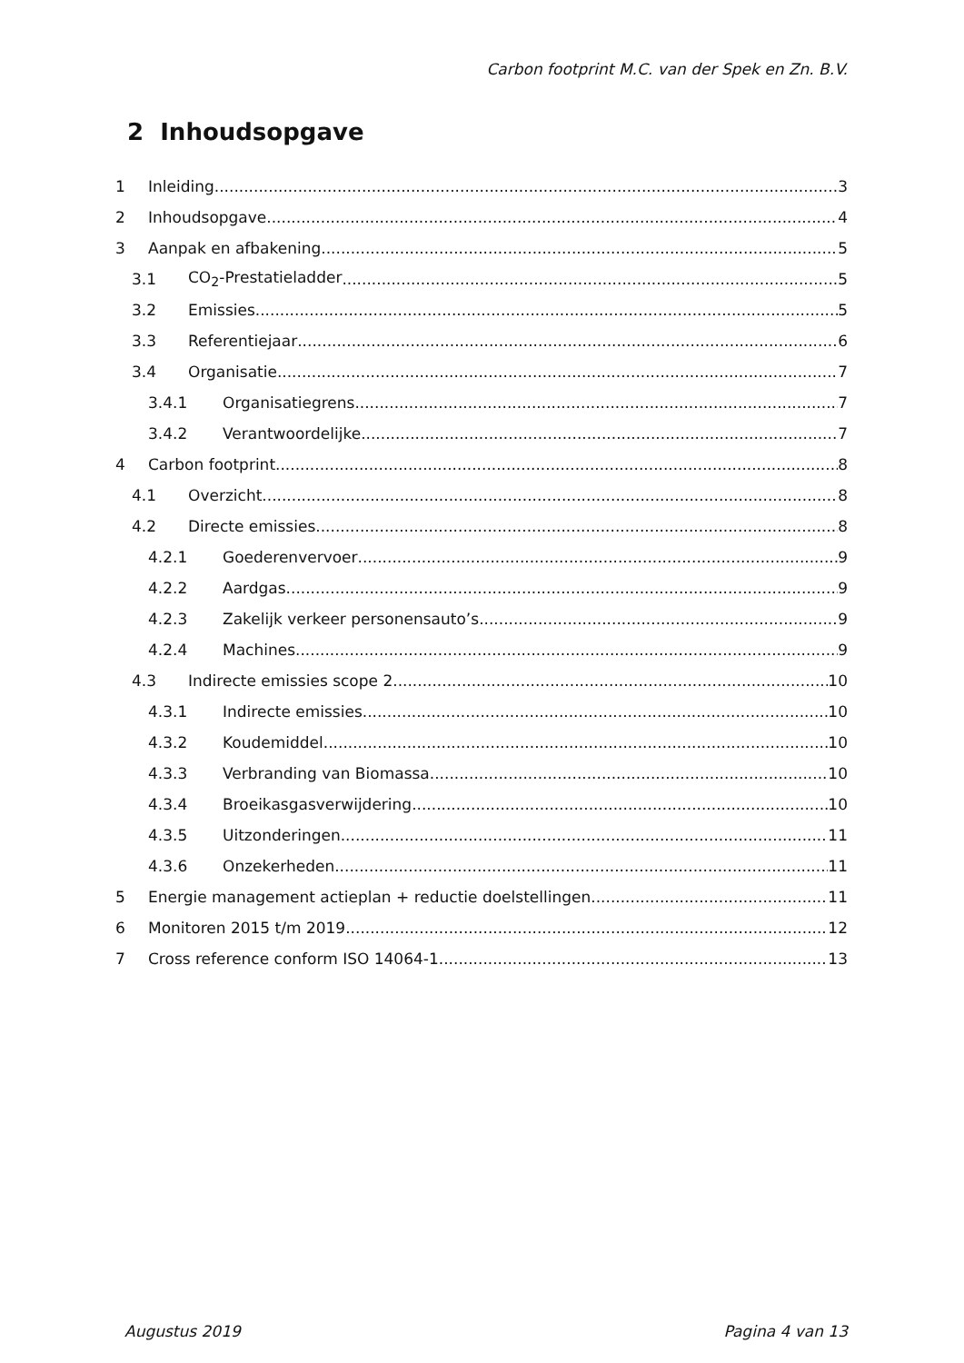Carbon footprint M.C. van der Spek en Zn. B.V.
2 Inhoudsopgave
1 Inleiding 3
2 Inhoudsopgave 4
3 Aanpak en afbakening 5
3.1 CO<sub>2</sub>-Prestatieladder 5
3.2 Emissies 5
3.3 Referentiejaar 6
3.4 Organisatie 7
3.4.1 Organisatiegrens 7
3.4.2 Verantwoordelijke 7
4 Carbon footprint 8
4.1 Overzicht 8
4.2 Directe emissies 8
4.2.1 Goederenvervoer 9
4.2.2 Aardgas 9
4.2.3 Zakelijk verkeer personensauto’s 9
4.2.4 Machines 9
4.3 Indirecte emissies scope 2 10
4.3.1 Indirecte emissies 10
4.3.2 Koudemiddel 10
4.3.3 Verbranding van Biomassa 10
4.3.4 Broeikasgasverwijdering 10
4.3.5 Uitzonderingen 11
4.3.6 Onzekerheden 11
5 Energie management actieplan + reductie doelstellingen 11
6 Monitoren 2015 t/m 2019 12
7 Cross reference conform ISO 14064-1 13
Augustus 2019 Pagina 4 van 13